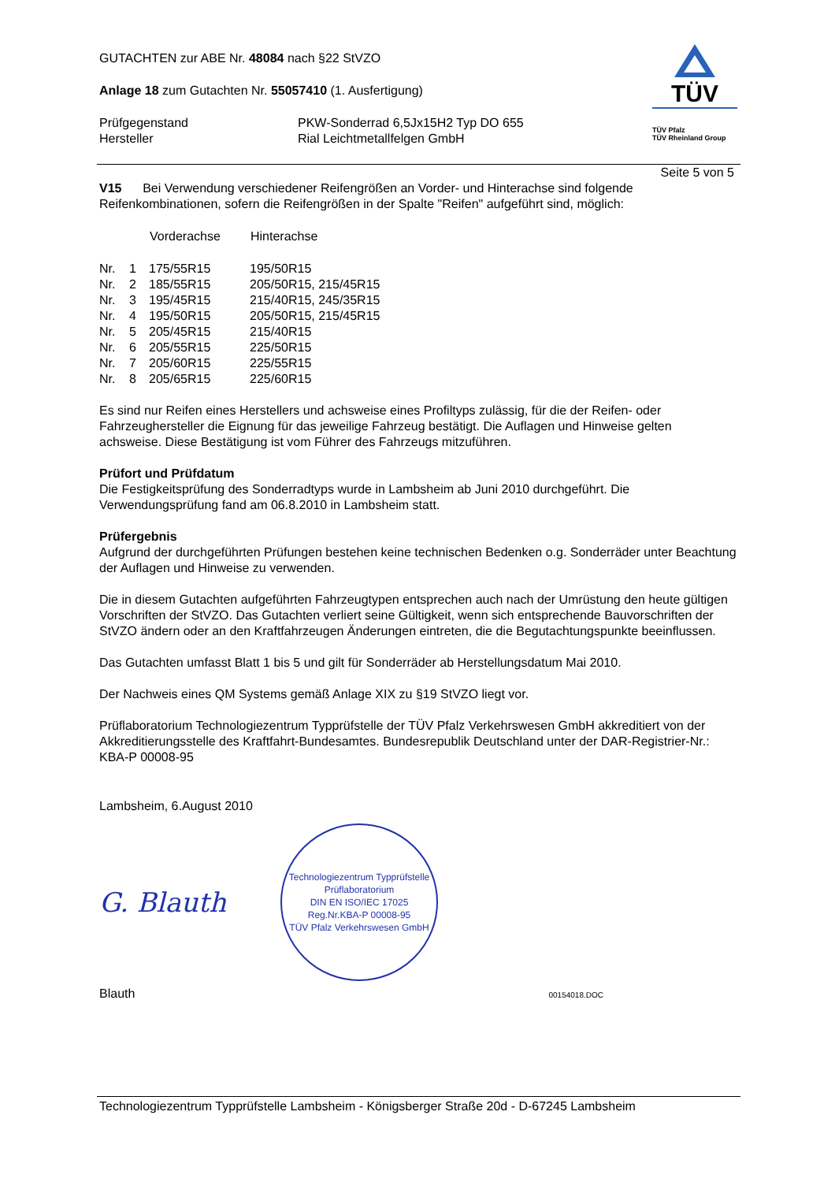GUTACHTEN zur ABE Nr. 48084 nach §22 StVZO
Anlage 18 zum Gutachten Nr. 55057410 (1. Ausfertigung)
| Prüfgegenstand | PKW-Sonderrad 6,5Jx15H2 Typ DO 655 |
| Hersteller | Rial Leichtmetallfelgen GmbH |
TÜV
TÜV Pfalz
TÜV Rheinland Group
Seite 5 von 5
V15 Bei Verwendung verschiedener Reifengrößen an Vorder- und Hinterachse sind folgende Reifenkombinationen, sofern die Reifengrößen in der Spalte "Reifen" aufgeführt sind, möglich:
| | | Vorderachse | Hinterachse |
| --- | --- | --- | --- |
| Nr. | 1 | 175/55R15 | 195/50R15 |
| Nr. | 2 | 185/55R15 | 205/50R15, 215/45R15 |
| Nr. | 3 | 195/45R15 | 215/40R15, 245/35R15 |
| Nr. | 4 | 195/50R15 | 205/50R15, 215/45R15 |
| Nr. | 5 | 205/45R15 | 215/40R15 |
| Nr. | 6 | 205/55R15 | 225/50R15 |
| Nr. | 7 | 205/60R15 | 225/55R15 |
| Nr. | 8 | 205/65R15 | 225/60R15 |
Es sind nur Reifen eines Herstellers und achsweise eines Profiltyps zulässig, für die der Reifen- oder Fahrzeughersteller die Eignung für das jeweilige Fahrzeug bestätigt. Die Auflagen und Hinweise gelten achsweise. Diese Bestätigung ist vom Führer des Fahrzeugs mitzuführen.
Prüfort und Prüfdatum
Die Festigkeitsprüfung des Sonderradtyps wurde in Lambsheim ab Juni 2010 durchgeführt. Die Verwendungsprüfung fand am 06.8.2010 in Lambsheim statt.
Prüfergebnis
Aufgrund der durchgeführten Prüfungen bestehen keine technischen Bedenken o.g. Sonderräder unter Beachtung der Auflagen und Hinweise zu verwenden.
Die in diesem Gutachten aufgeführten Fahrzeugtypen entsprechen auch nach der Umrüstung den heute gültigen Vorschriften der StVZO. Das Gutachten verliert seine Gültigkeit, wenn sich entsprechende Bauvorschriften der StVZO ändern oder an den Kraftfahrzeugen Änderungen eintreten, die die Begutachtungspunkte beeinflussen.
Das Gutachten umfasst Blatt 1 bis 5 und gilt für Sonderräder ab Herstellungsdatum Mai 2010.
Der Nachweis eines QM Systems gemäß Anlage XIX zu §19 StVZO liegt vor.
Prüflaboratorium Technologiezentrum Typprüfstelle der TÜV Pfalz Verkehrswesen GmbH akkreditiert von der Akkreditierungsstelle des Kraftfahrt-Bundesamtes. Bundesrepublik Deutschland unter der DAR-Registrier-Nr.: KBA-P 00008-95
Lambsheim, 6.August 2010
G. Blauth
Technologiezentrum Typprüfstelle
Prüflaboratorium
DIN EN ISO/IEC 17025
Reg.Nr.KBA-P 00008-95
TÜV Pfalz Verkehrswesen GmbH
Blauth 00154018.DOC
Technologiezentrum Typprüfstelle Lambsheim - Königsberger Straße 20d - D-67245 Lambsheim